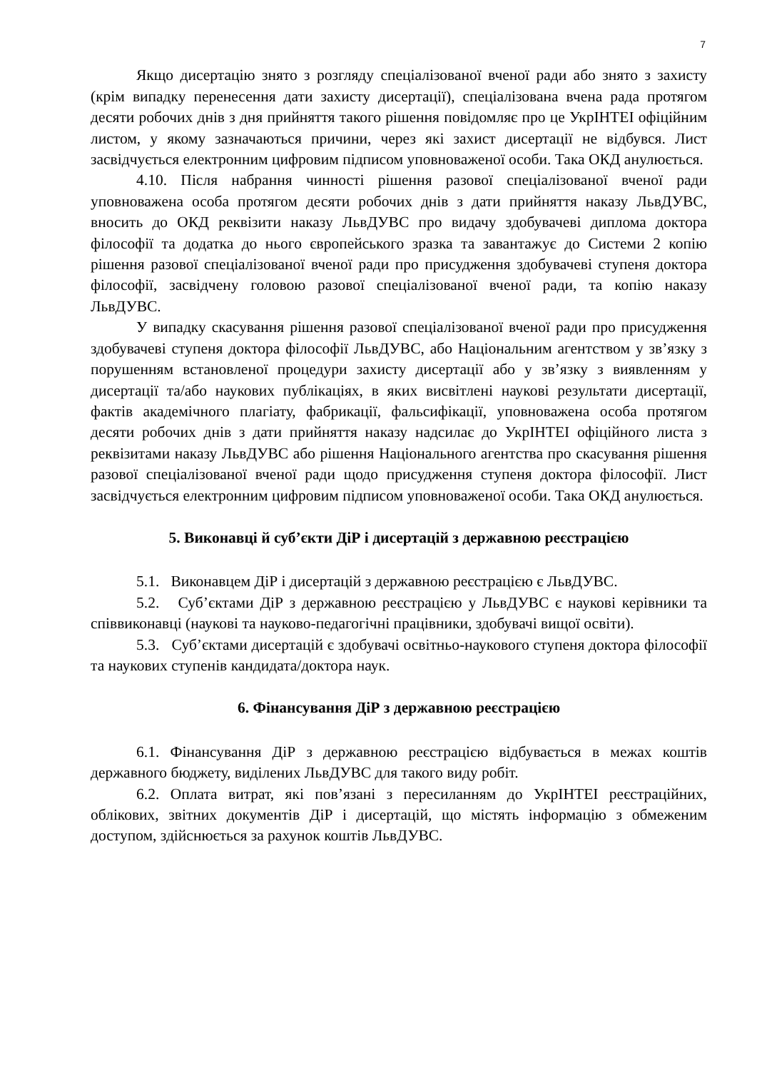7
Якщо дисертацію знято з розгляду спеціалізованої вченої ради або знято з захисту (крім випадку перенесення дати захисту дисертації), спеціалізована вчена рада протягом десяти робочих днів з дня прийняття такого рішення повідомляє про це УкрІНТЕІ офіційним листом, у якому зазначаються причини, через які захист дисертації не відбувся. Лист засвідчується електронним цифровим підписом уповноваженої особи. Така ОКД анулюється.
4.10. Після набрання чинності рішення разової спеціалізованої вченої ради уповноважена особа протягом десяти робочих днів з дати прийняття наказу ЛьвДУВС, вносить до ОКД реквізити наказу ЛьвДУВС про видачу здобувачеві диплома доктора філософії та додатка до нього європейського зразка та завантажує до Системи 2 копію рішення разової спеціалізованої вченої ради про присудження здобувачеві ступеня доктора філософії, засвідчену головою разової спеціалізованої вченої ради, та копію наказу ЛьвДУВС.
У випадку скасування рішення разової спеціалізованої вченої ради про присудження здобувачеві ступеня доктора філософії ЛьвДУВС, або Національним агентством у зв’язку з порушенням встановленої процедури захисту дисертації або у зв’язку з виявленням у дисертації та/або наукових публікаціях, в яких висвітлені наукові результати дисертації, фактів академічного плагіату, фабрикації, фальсифікації, уповноважена особа протягом десяти робочих днів з дати прийняття наказу надсилає до УкрІНТЕІ офіційного листа з реквізитами наказу ЛьвДУВС або рішення Національного агентства про скасування рішення разової спеціалізованої вченої ради щодо присудження ступеня доктора філософії. Лист засвідчується електронним цифровим підписом уповноваженої особи. Така ОКД анулюється.
5. Виконавці й суб’єкти ДіР і дисертацій з державною реєстрацією
5.1. Виконавцем ДіР і дисертацій з державною реєстрацією є ЛьвДУВС.
5.2. Суб’єктами ДіР з державною реєстрацією у ЛьвДУВС є наукові керівники та співвиконавці (наукові та науково-педагогічні працівники, здобувачі вищої освіти).
5.3. Суб’єктами дисертацій є здобувачі освітньо-наукового ступеня доктора філософії та наукових ступенів кандидата/доктора наук.
6. Фінансування ДіР з державною реєстрацією
6.1. Фінансування ДіР з державною реєстрацією відбувається в межах коштів державного бюджету, виділених ЛьвДУВС для такого виду робіт.
6.2. Оплата витрат, які пов’язані з пересиланням до УкрІНТЕІ реєстраційних, облікових, звітних документів ДіР і дисертацій, що містять інформацію з обмеженим доступом, здійснюється за рахунок коштів ЛьвДУВС.